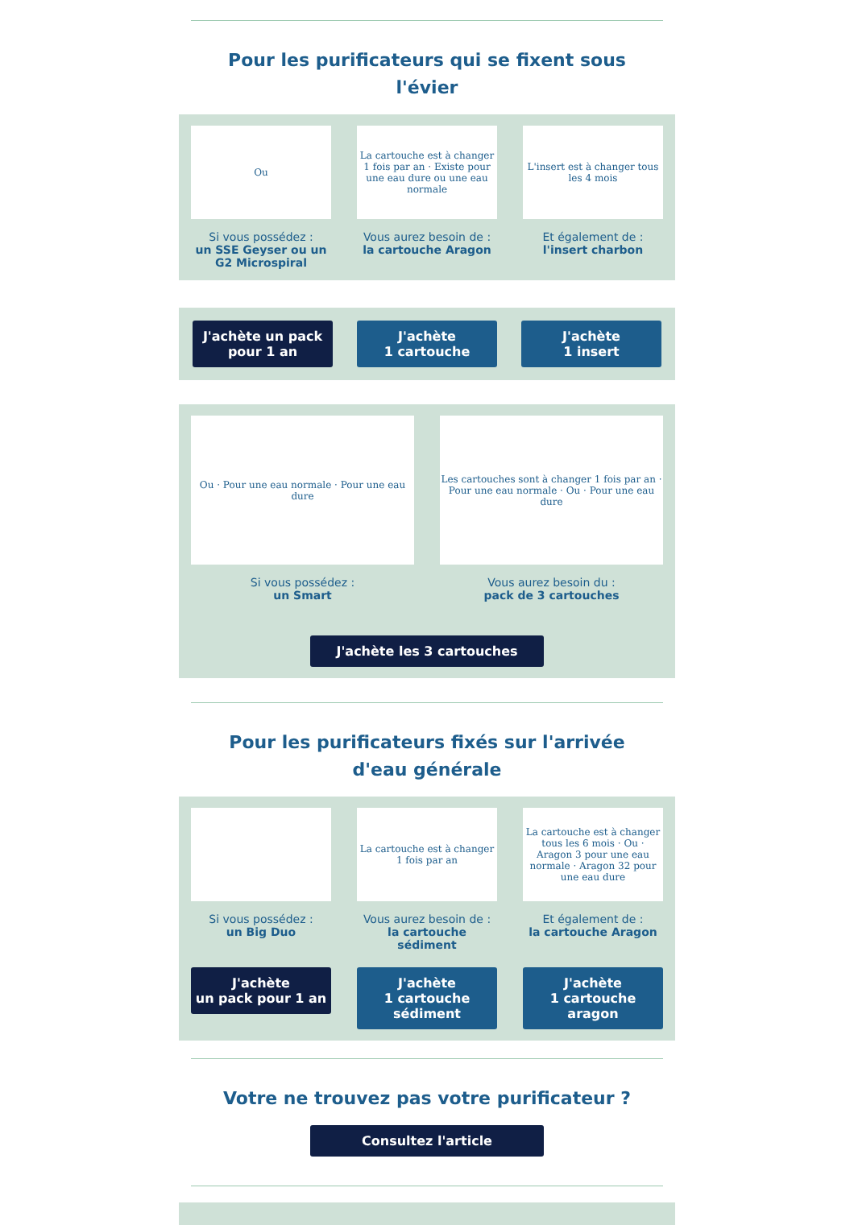Pour les purificateurs qui se fixent sous l'évier
Ou
Si vous possédez :
un SSE Geyser ou un G2 Microspiral
La cartouche est à changer 1 fois par an · Existe pour une eau dure ou une eau normale
Vous aurez besoin de :
la cartouche Aragon
L'insert est à changer tous les 4 mois
Et également de :
l'insert charbon
J'achète un pack pour 1 an
J'achète
1 cartouche
J'achète
1 insert
Ou · Pour une eau normale · Pour une eau dure
Si vous possédez :
un Smart
Les cartouches sont à changer 1 fois par an · Pour une eau normale · Ou · Pour une eau dure
Vous aurez besoin du :
pack de 3 cartouches
J'achète les 3 cartouches
Pour les purificateurs fixés sur l'arrivée d'eau générale
Si vous possédez :
un Big Duo
La cartouche est à changer 1 fois par an
Vous aurez besoin de :
la cartouche sédiment
La cartouche est à changer tous les 6 mois · Ou · Aragon 3 pour une eau normale · Aragon 32 pour une eau dure
Et également de :
la cartouche Aragon
J'achète
un pack pour 1 an
J'achète
1 cartouche sédiment
J'achète
1 cartouche aragon
Votre ne trouvez pas votre purificateur ?
Consultez l'article